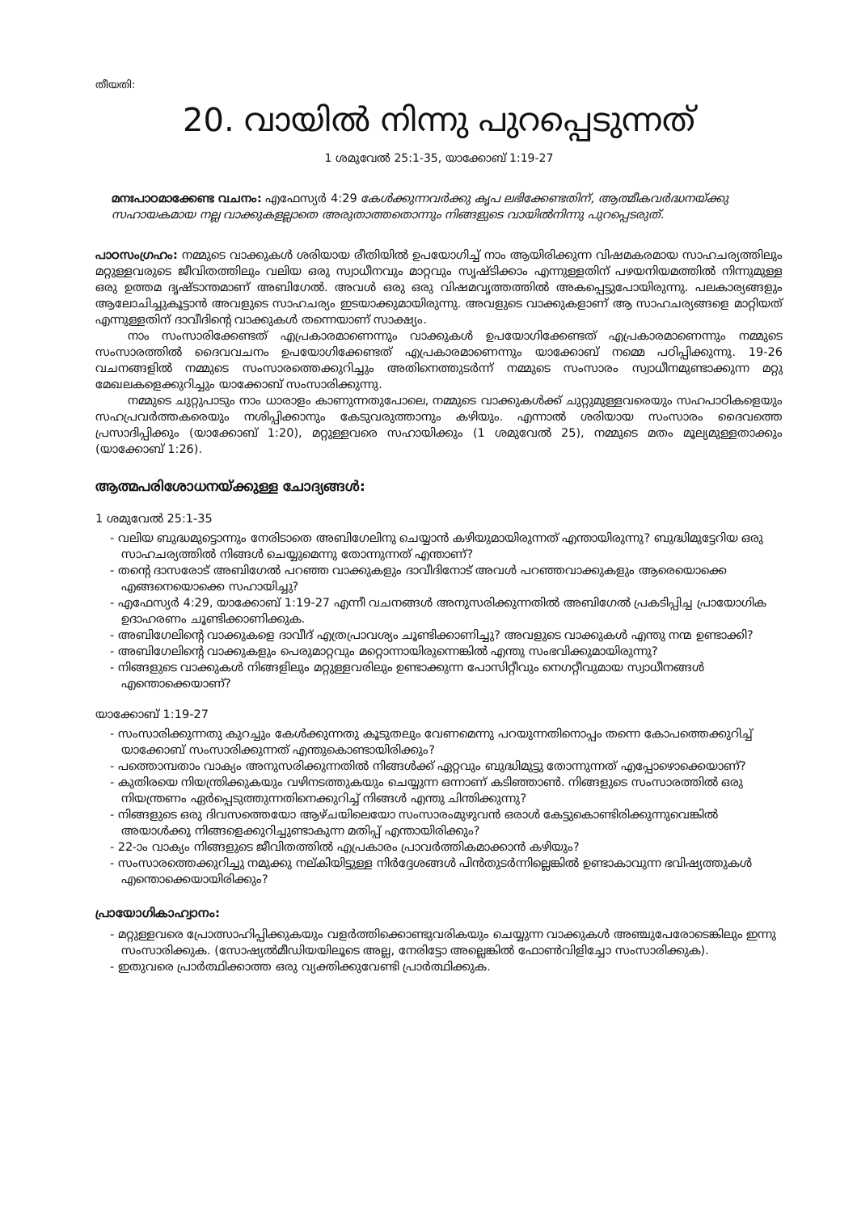തീയതി:
20. വായിൽ നിന്നു പുറപ്പെടുന്നത്
1 ശമുവേൽ 25:1-35, യാക്കോബ് 1:19-27
മനഃപാഠമാക്കേണ്ട വചനം: എഫേസ്യർ 4:29 കേൾക്കുന്നവർക്കു കൃപ ലഭിക്കേണ്ടതിന്, ആത്മീകവർദ്ധനയ്ക്കു സഹായകമായ നല്ല വാക്കുകളല്ലാതെ അരുതാത്തതൊന്നും നിങ്ങളുടെ വായിൽനിന്നു പുറപ്പെടരുത്.
പാഠസംഗ്രഹം: നമ്മുടെ വാക്കുകൾ ശരിയായ രീതിയിൽ ഉപയോഗിച്ച് നാം ആയിരിക്കുന്ന വിഷമകരമായ സാഹചര്യത്തിലും മറ്റുള്ളവരുടെ ജീവിതത്തിലും വലിയ ഒരു സ്വാധീനവും മാറ്റവും സൃഷ്ടിക്കാം എന്നുള്ളതിന് പഴയനിയമത്തിൽ നിന്നുമുള്ള ഒരു ഉത്തമ ദൃഷ്ടാന്തമാണ് അബിഗേൽ. അവൾ ഒരു ഒരു വിഷമവൃത്തത്തിൽ അകപ്പെട്ടുപോയിരുന്നു. പലകാര്യങ്ങളും ആലോചിച്ചുകൂട്ടാൻ അവളുടെ സാഹചര്യം ഇടയാക്കുമായിരുന്നു. അവളുടെ വാക്കുകളാണ് ആ സാഹചര്യങ്ങളെ മാറ്റിയത് എന്നുള്ളതിന് ദാവീദിന്റെ വാക്കുകൾ തന്നെയാണ് സാക്ഷ്യം.
നാം സംസാരിക്കേണ്ടത് എപ്രകാരമാണെന്നും വാക്കുകൾ ഉപയോഗിക്കേണ്ടത് എപ്രകാരമാണെന്നും നമ്മുടെ സംസാരത്തിൽ ദൈവവചനം ഉപയോഗിക്കേണ്ടത് എപ്രകാരമാണെന്നും യാക്കോബ് നമ്മെ പഠിപ്പിക്കുന്നു. 19-26 വചനങ്ങളിൽ നമ്മുടെ സംസാരത്തെക്കുറിച്ചും അതിനെത്തുടർന്ന് നമ്മുടെ സംസാരം സ്വാധീനമുണ്ടാക്കുന്ന മറ്റു മേഖലകളെക്കുറിച്ചും യാക്കോബ് സംസാരിക്കുന്നു.
നമ്മുടെ ചുറ്റുപാടും നാം ധാരാളം കാണുന്നതുപോലെ, നമ്മുടെ വാക്കുകൾക്ക് ചുറ്റുമുള്ളവരെയും സഹപാഠികളെയും സഹപ്രവർത്തകരെയും നശിപ്പിക്കാനും കേടുവരുത്താനും കഴിയും. എന്നാൽ ശരിയായ സംസാരം ദൈവത്തെ പ്രസാദിപ്പിക്കും (യാക്കോബ് 1:20), മറ്റുള്ളവരെ സഹായിക്കും (1 ശമുവേൽ 25), നമ്മുടെ മതം മൂല്യമുള്ളതാക്കും (യാക്കോബ് 1:26).
ആത്മപരിശോധനയ്ക്കുള്ള ചോദ്യങ്ങൾ:
1 ശമുവേൽ 25:1-35
- വലിയ ബുദ്ധമുട്ടൊന്നും നേരിടാതെ അബിഗേലിനു ചെയ്യാൻ കഴിയുമായിരുന്നത് എന്തായിരുന്നു? ബുദ്ധിമുട്ടേറിയ ഒരു സാഹചര്യത്തിൽ നിങ്ങൾ ചെയ്യുമെന്നു തോന്നുന്നത് എന്താണ്?
- തന്റെ ദാസരോട് അബിഗേൽ പറഞ്ഞ വാക്കുകളും ദാവീദിനോട് അവൾ പറഞ്ഞവാക്കുകളും ആരെയൊക്കെ എങ്ങനെയൊക്കെ സഹായിച്ചു?
- എഫേസ്യർ 4:29, യാക്കോബ് 1:19-27 എന്നീ വചനങ്ങൾ അനുസരിക്കുന്നതിൽ അബിഗേൽ പ്രകടിപ്പിച്ച പ്രായോഗിക ഉദാഹരണം ചൂണ്ടിക്കാണിക്കുക.
- അബിഗേലിന്റെ വാക്കുകളെ ദാവീദ് എത്രപ്രാവശ്യം ചൂണ്ടിക്കാണിച്ചു? അവളുടെ വാക്കുകൾ എന്തു നന്മ ഉണ്ടാക്കി?
- അബിഗേലിന്റെ വാക്കുകളും പെരുമാറ്റവും മറ്റൊന്നായിരുന്നെങ്കിൽ എന്തു സംഭവിക്കുമായിരുന്നു?
- നിങ്ങളുടെ വാക്കുകൾ നിങ്ങളിലും മറ്റുള്ളവരിലും ഉണ്ടാക്കുന്ന പോസിറ്റീവും നെഗറ്റീവുമായ സ്വാധീനങ്ങൾ എന്തൊക്കെയാണ്?
യാക്കോബ് 1:19-27
- സംസാരിക്കുന്നതു കുറച്ചും കേൾക്കുന്നതു കൂടുതലും വേണമെന്നു പറയുന്നതിനൊപ്പം തന്നെ കോപത്തെക്കുറിച്ച് യാക്കോബ് സംസാരിക്കുന്നത് എന്തുകൊണ്ടായിരിക്കും?
- പത്തൊമ്പതാം വാക്യം അനുസരിക്കുന്നതിൽ നിങ്ങൾക്ക് ഏറ്റവും ബുദ്ധിമുട്ടു തോന്നുന്നത് എപ്പോഴൊക്കെയാണ്?
- കുതിരയെ നിയന്ത്രിക്കുകയും വഴിനടത്തുകയും ചെയ്യുന്ന ഒന്നാണ് കടിഞ്ഞാൺ. നിങ്ങളുടെ സംസാരത്തിൽ ഒരു നിയന്ത്രണം ഏർപ്പെടുത്തുന്നതിനെക്കുറിച്ച് നിങ്ങൾ എന്തു ചിന്തിക്കുന്നു?
- നിങ്ങളുടെ ഒരു ദിവസത്തെയോ ആഴ്ചയിലെയോ സംസാരംമുഴുവൻ ഒരാൾ കേട്ടുകൊണ്ടിരിക്കുന്നുവെങ്കിൽ അയാൾക്കു നിങ്ങളെക്കുറിച്ചുണ്ടാകുന്ന മതിപ്പ് എന്തായിരിക്കും?
- 22-ാം വാക്യം നിങ്ങളുടെ ജീവിതത്തിൽ എപ്രകാരം പ്രാവർത്തികമാക്കാൻ കഴിയും?
- സംസാരത്തെക്കുറിച്ചു നമുക്കു നല്കിയിട്ടുള്ള നിർദ്ദേശങ്ങൾ പിൻതുടർന്നില്ലെങ്കിൽ ഉണ്ടാകാവുന്ന ഭവിഷ്യത്തുകൾ എന്തൊക്കെയായിരിക്കും?
പ്രായോഗികാഹ്വാനം:
- മറ്റുള്ളവരെ പ്രോത്സാഹിപ്പിക്കുകയും വളർത്തിക്കൊണ്ടുവരികയും ചെയ്യുന്ന വാക്കുകൾ അഞ്ചുപേരോടെങ്കിലും ഇന്നു സംസാരിക്കുക. (സോഷ്യൽമീഡിയയിലൂടെ അല്ല, നേരിട്ടോ അല്ലെങ്കിൽ ഫോൺവിളിച്ചോ സംസാരിക്കുക).
- ഇതുവരെ പ്രാർത്ഥിക്കാത്ത ഒരു വ്യക്തിക്കുവേണ്ടി പ്രാർത്ഥിക്കുക.